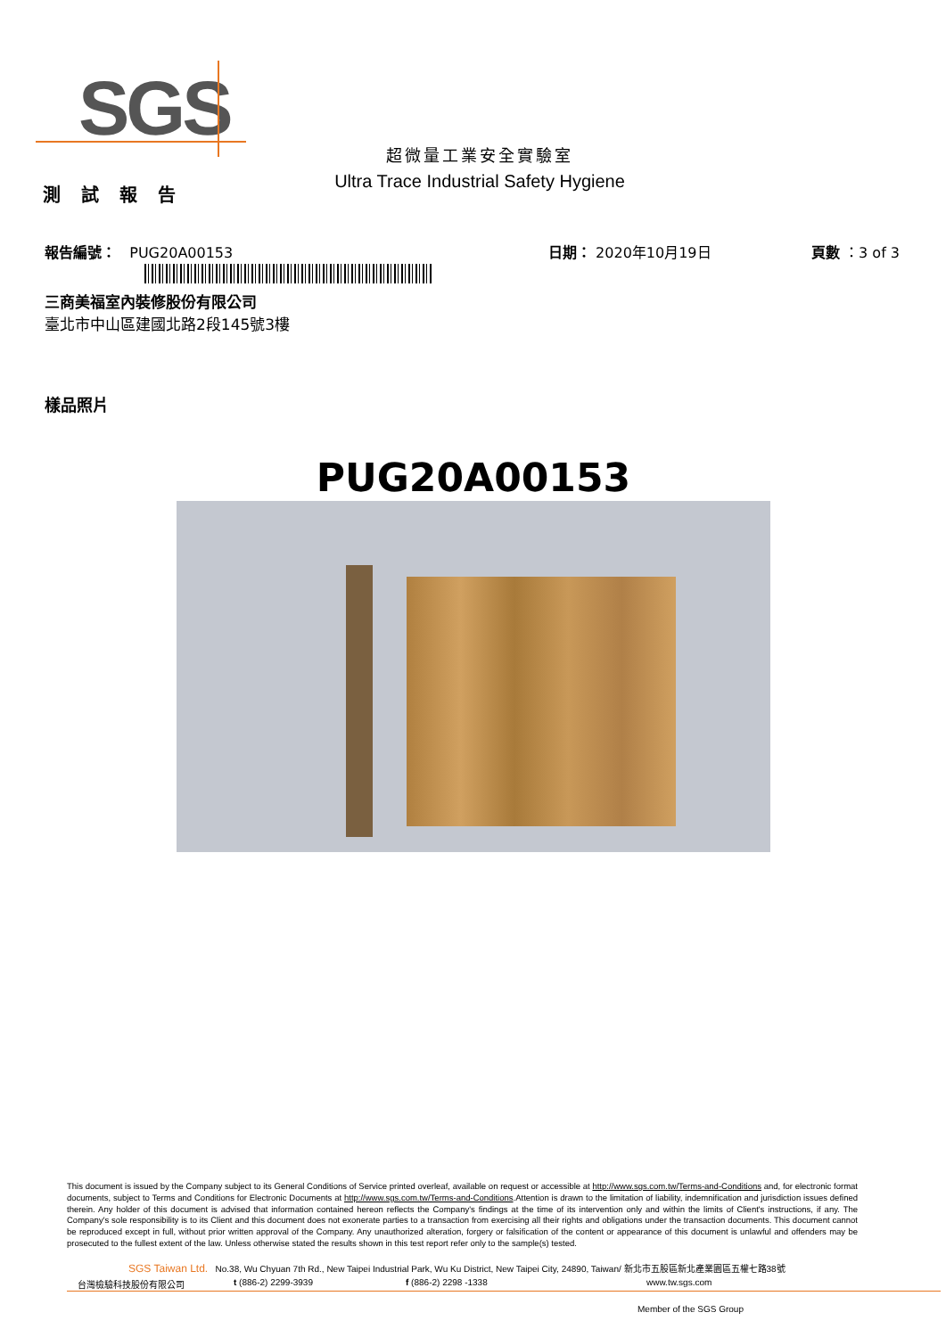SGS
超微量工業安全實驗室
Ultra Trace Industrial Safety Hygiene
測 試 報 告
報告編號： PUG20A00153 日期： 2020年10月19日 頁數 ：3 of 3
三商美福室內裝修股份有限公司
臺北市中山區建國北路2段145號3樓
樣品照片
PUG20A00153
This document is issued by the Company subject to its General Conditions of Service printed overleaf, available on request or accessible at http://www.sgs.com.tw/Terms-and-Conditions and, for electronic format documents, subject to Terms and Conditions for Electronic Documents at http://www.sgs.com.tw/Terms-and-Conditions.Attention is drawn to the limitation of liability, indemnification and jurisdiction issues defined therein. Any holder of this document is advised that information contained hereon reflects the Company's findings at the time of its intervention only and within the limits of Client's instructions, if any. The Company's sole responsibility is to its Client and this document does not exonerate parties to a transaction from exercising all their rights and obligations under the transaction documents. This document cannot be reproduced except in full, without prior written approval of the Company. Any unauthorized alteration, forgery or falsification of the content or appearance of this document is unlawful and offenders may be prosecuted to the fullest extent of the law. Unless otherwise stated the results shown in this test report refer only to the sample(s) tested.
SGS Taiwan Ltd. No.38, Wu Chyuan 7th Rd., New Taipei Industrial Park, Wu Ku District, New Taipei City, 24890, Taiwan/ 新北市五股區新北產業園區五權七路38號
台灣檢驗科技股份有限公司 t (886-2) 2299-3939 f (886-2) 2298 -1338 www.tw.sgs.com
Member of the SGS Group